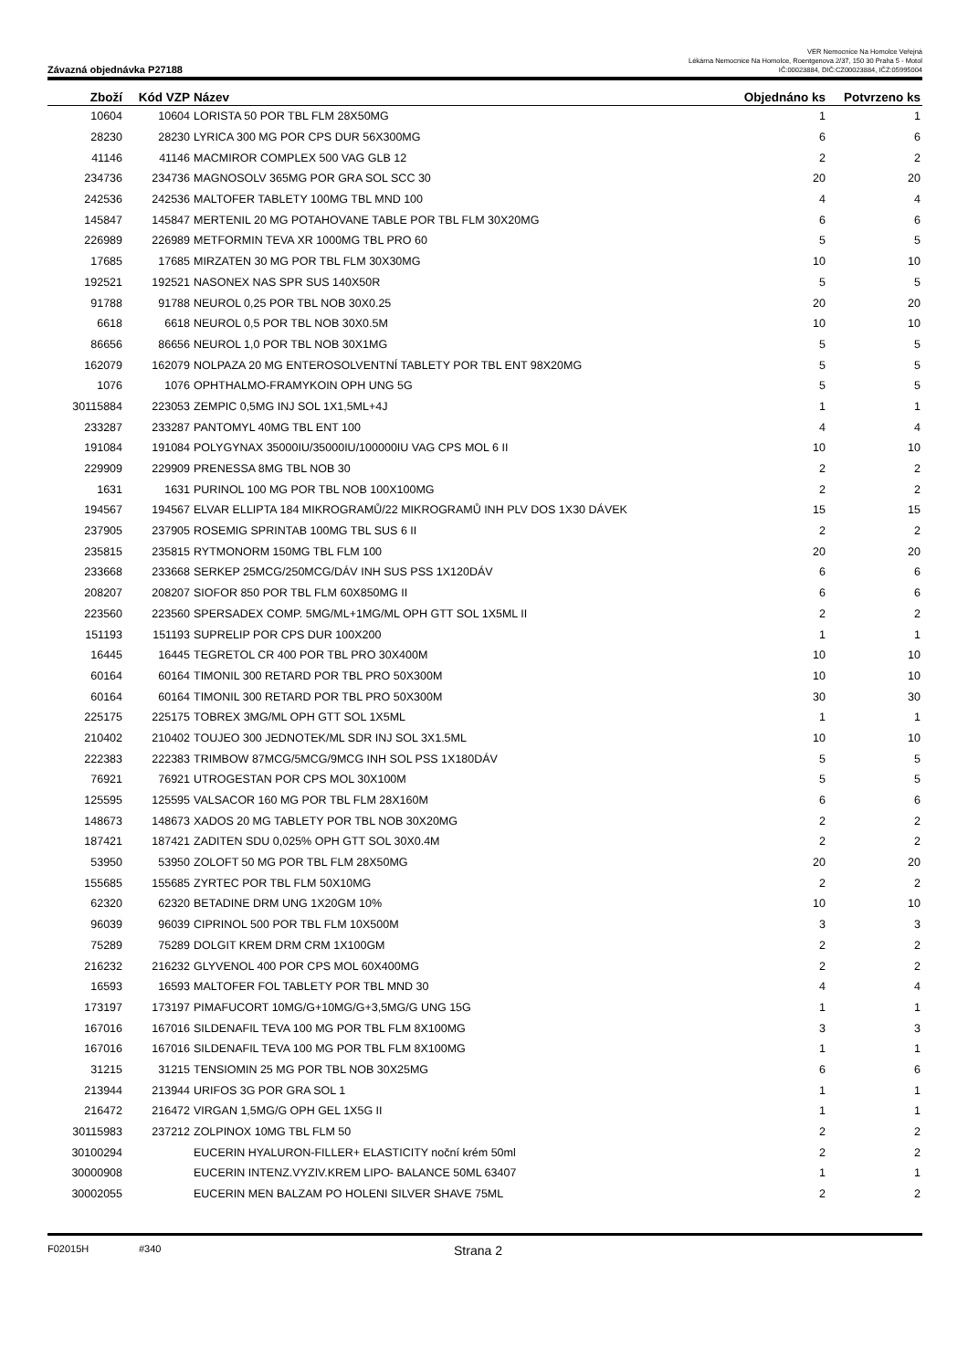Závazná objednávka P27188
VER Nemocnice Na Homolce Veřejná
Lékárna Nemocnice Na Homolce, Roentgenova 2/37, 150 30 Praha 5 - Motol
IČ:00023884, DIČ:CZ00023884, IČZ:05995004
| Zboží | Kód VZP | Název | Objednáno ks | Potvrzeno ks |
| --- | --- | --- | --- | --- |
| 10604 | 10604 | LORISTA 50 POR TBL FLM 28X50MG | 1 | 1 |
| 28230 | 28230 | LYRICA 300 MG POR CPS DUR 56X300MG | 6 | 6 |
| 41146 | 41146 | MACMIROR COMPLEX 500 VAG GLB 12 | 2 | 2 |
| 234736 | 234736 | MAGNOSOLV 365MG POR GRA SOL SCC 30 | 20 | 20 |
| 242536 | 242536 | MALTOFER TABLETY 100MG TBL MND 100 | 4 | 4 |
| 145847 | 145847 | MERTENIL 20 MG POTAHOVANE TABLE POR TBL FLM 30X20MG | 6 | 6 |
| 226989 | 226989 | METFORMIN TEVA XR 1000MG TBL PRO 60 | 5 | 5 |
| 17685 | 17685 | MIRZATEN 30 MG POR TBL FLM 30X30MG | 10 | 10 |
| 192521 | 192521 | NASONEX NAS SPR SUS 140X50R | 5 | 5 |
| 91788 | 91788 | NEUROL 0,25 POR TBL NOB 30X0.25 | 20 | 20 |
| 6618 | 6618 | NEUROL 0,5 POR TBL NOB 30X0.5M | 10 | 10 |
| 86656 | 86656 | NEUROL 1,0 POR TBL NOB 30X1MG | 5 | 5 |
| 162079 | 162079 | NOLPAZA 20 MG ENTEROSOLVENTNÍ TABLETY POR TBL ENT 98X20MG | 5 | 5 |
| 1076 | 1076 | OPHTHALMO-FRAMYKOIN OPH UNG 5G | 5 | 5 |
| 30115884 | 223053 | ZEMPIC 0,5MG INJ SOL 1X1,5ML+4J | 1 | 1 |
| 233287 | 233287 | PANTOMYL 40MG TBL ENT 100 | 4 | 4 |
| 191084 | 191084 | POLYGYNAX 35000IU/35000IU/100000IU VAG CPS MOL 6 II | 10 | 10 |
| 229909 | 229909 | PRENESSA 8MG TBL NOB 30 | 2 | 2 |
| 1631 | 1631 | PURINOL 100 MG POR TBL NOB 100X100MG | 2 | 2 |
| 194567 | 194567 | ELVAR ELLIPTA 184 MIKROGRAMŮ/22 MIKROGRAMŮ INH PLV DOS 1X30 DÁVEK | 15 | 15 |
| 237905 | 237905 | ROSEMIG SPRINTAB 100MG TBL SUS 6 II | 2 | 2 |
| 235815 | 235815 | RYTMONORM 150MG TBL FLM 100 | 20 | 20 |
| 233668 | 233668 | SERKEP 25MCG/250MCG/DÁV INH SUS PSS 1X120DÁV | 6 | 6 |
| 208207 | 208207 | SIOFOR 850 POR TBL FLM 60X850MG II | 6 | 6 |
| 223560 | 223560 | SPERSADEX COMP. 5MG/ML+1MG/ML OPH GTT SOL 1X5ML II | 2 | 2 |
| 151193 | 151193 | SUPRELIP POR CPS DUR 100X200 | 1 | 1 |
| 16445 | 16445 | TEGRETOL CR 400 POR TBL PRO 30X400M | 10 | 10 |
| 60164 | 60164 | TIMONIL 300 RETARD POR TBL PRO 50X300M | 10 | 10 |
| 60164 | 60164 | TIMONIL 300 RETARD POR TBL PRO 50X300M | 30 | 30 |
| 225175 | 225175 | TOBREX 3MG/ML OPH GTT SOL 1X5ML | 1 | 1 |
| 210402 | 210402 | TOUJEO 300 JEDNOTEK/ML SDR INJ SOL 3X1.5ML | 10 | 10 |
| 222383 | 222383 | TRIMBOW 87MCG/5MCG/9MCG INH SOL PSS 1X180DÁV | 5 | 5 |
| 76921 | 76921 | UTROGESTAN POR CPS MOL 30X100M | 5 | 5 |
| 125595 | 125595 | VALSACOR 160 MG POR TBL FLM 28X160M | 6 | 6 |
| 148673 | 148673 | XADOS 20 MG TABLETY POR TBL NOB 30X20MG | 2 | 2 |
| 187421 | 187421 | ZADITEN SDU 0,025% OPH GTT SOL 30X0.4M | 2 | 2 |
| 53950 | 53950 | ZOLOFT 50 MG POR TBL FLM 28X50MG | 20 | 20 |
| 155685 | 155685 | ZYRTEC POR TBL FLM 50X10MG | 2 | 2 |
| 62320 | 62320 | BETADINE DRM UNG 1X20GM 10% | 10 | 10 |
| 96039 | 96039 | CIPRINOL 500 POR TBL FLM 10X500M | 3 | 3 |
| 75289 | 75289 | DOLGIT KREM DRM CRM 1X100GM | 2 | 2 |
| 216232 | 216232 | GLYVENOL 400 POR CPS MOL 60X400MG | 2 | 2 |
| 16593 | 16593 | MALTOFER FOL TABLETY POR TBL MND 30 | 4 | 4 |
| 173197 | 173197 | PIMAFUCORT 10MG/G+10MG/G+3,5MG/G UNG 15G | 1 | 1 |
| 167016 | 167016 | SILDENAFIL TEVA 100 MG POR TBL FLM 8X100MG | 3 | 3 |
| 167016 | 167016 | SILDENAFIL TEVA 100 MG POR TBL FLM 8X100MG | 1 | 1 |
| 31215 | 31215 | TENSIOMIN 25 MG POR TBL NOB 30X25MG | 6 | 6 |
| 213944 | 213944 | URIFOS 3G POR GRA SOL 1 | 1 | 1 |
| 216472 | 216472 | VIRGAN 1,5MG/G OPH GEL 1X5G II | 1 | 1 |
| 30115983 | 237212 | ZOLPINOX 10MG TBL FLM 50 | 2 | 2 |
| 30100294 | | EUCERIN HYALURON-FILLER+ ELASTICITY noční krém 50ml | 2 | 2 |
| 30000908 | | EUCERIN INTENZ.VYZIV.KREM LIPO- BALANCE 50ML 63407 | 1 | 1 |
| 30002055 | | EUCERIN MEN BALZAM PO HOLENI SILVER SHAVE 75ML | 2 | 2 |
F02015H #340 Strana 2